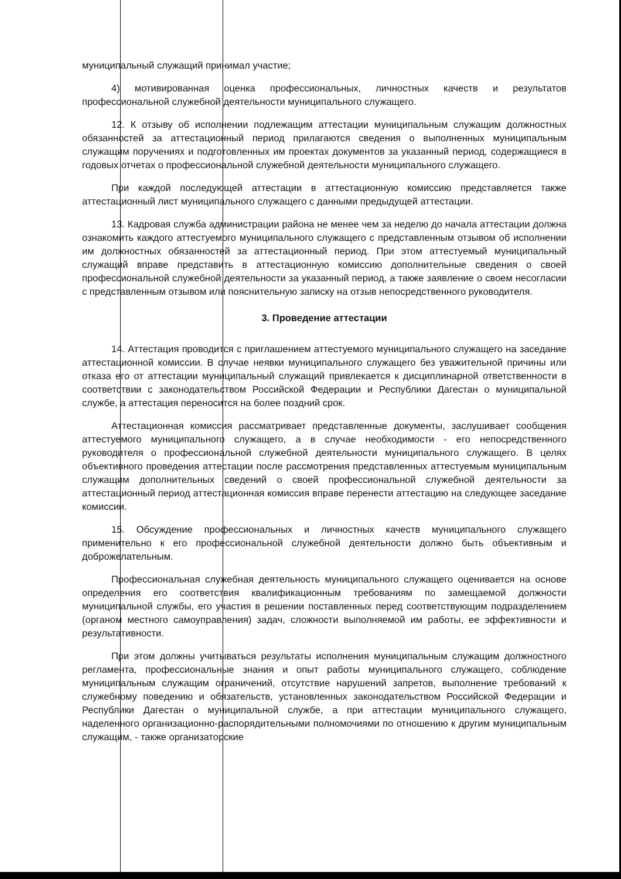муниципальный служащий принимал участие;
4) мотивированная оценка профессиональных, личностных качеств и результатов профессиональной служебной деятельности муниципального служащего.
12. К отзыву об исполнении подлежащим аттестации муниципальным служащим должностных обязанностей за аттестационный период прилагаются сведения о выполненных муниципальным служащим поручениях и подготовленных им проектах документов за указанный период, содержащиеся в годовых отчетах о профессиональной служебной деятельности муниципального служащего.
При каждой последующей аттестации в аттестационную комиссию представляется также аттестационный лист муниципального служащего с данными предыдущей аттестации.
13. Кадровая служба администрации района не менее чем за неделю до начала аттестации должна ознакомить каждого аттестуемого муниципального служащего с представленным отзывом об исполнении им должностных обязанностей за аттестационный период. При этом аттестуемый муниципальный служащий вправе представить в аттестационную комиссию дополнительные сведения о своей профессиональной служебной деятельности за указанный период, а также заявление о своем несогласии с представленным отзывом или пояснительную записку на отзыв непосредственного руководителя.
3. Проведение аттестации
14. Аттестация проводится с приглашением аттестуемого муниципального служащего на заседание аттестационной комиссии. В случае неявки муниципального служащего без уважительной причины или отказа его от аттестации муниципальный служащий привлекается к дисциплинарной ответственности в соответствии с законодательством Российской Федерации и Республики Дагестан о муниципальной службе, а аттестация переносится на более поздний срок.
Аттестационная комиссия рассматривает представленные документы, заслушивает сообщения аттестуемого муниципального служащего, а в случае необходимости - его непосредственного руководителя о профессиональной служебной деятельности муниципального служащего. В целях объективного проведения аттестации после рассмотрения представленных аттестуемым муниципальным служащим дополнительных сведений о своей профессиональной служебной деятельности за аттестационный период аттестационная комиссия вправе перенести аттестацию на следующее заседание комиссии.
15. Обсуждение профессиональных и личностных качеств муниципального служащего применительно к его профессиональной служебной деятельности должно быть объективным и доброжелательным.
Профессиональная служебная деятельность муниципального служащего оценивается на основе определения его соответствия квалификационным требованиям по замещаемой должности муниципальной службы, его участия в решении поставленных перед соответствующим подразделением (органом местного самоуправления) задач, сложности выполняемой им работы, ее эффективности и результативности.
При этом должны учитываться результаты исполнения муниципальным служащим должностного регламента, профессиональные знания и опыт работы муниципального служащего, соблюдение муниципальным служащим ограничений, отсутствие нарушений запретов, выполнение требований к служебному поведению и обязательств, установленных законодательством Российской Федерации и Республики Дагестан о муниципальной службе, а при аттестации муниципального служащего, наделенного организационно-распорядительными полномочиями по отношению к другим муниципальным служащим, - также организаторские